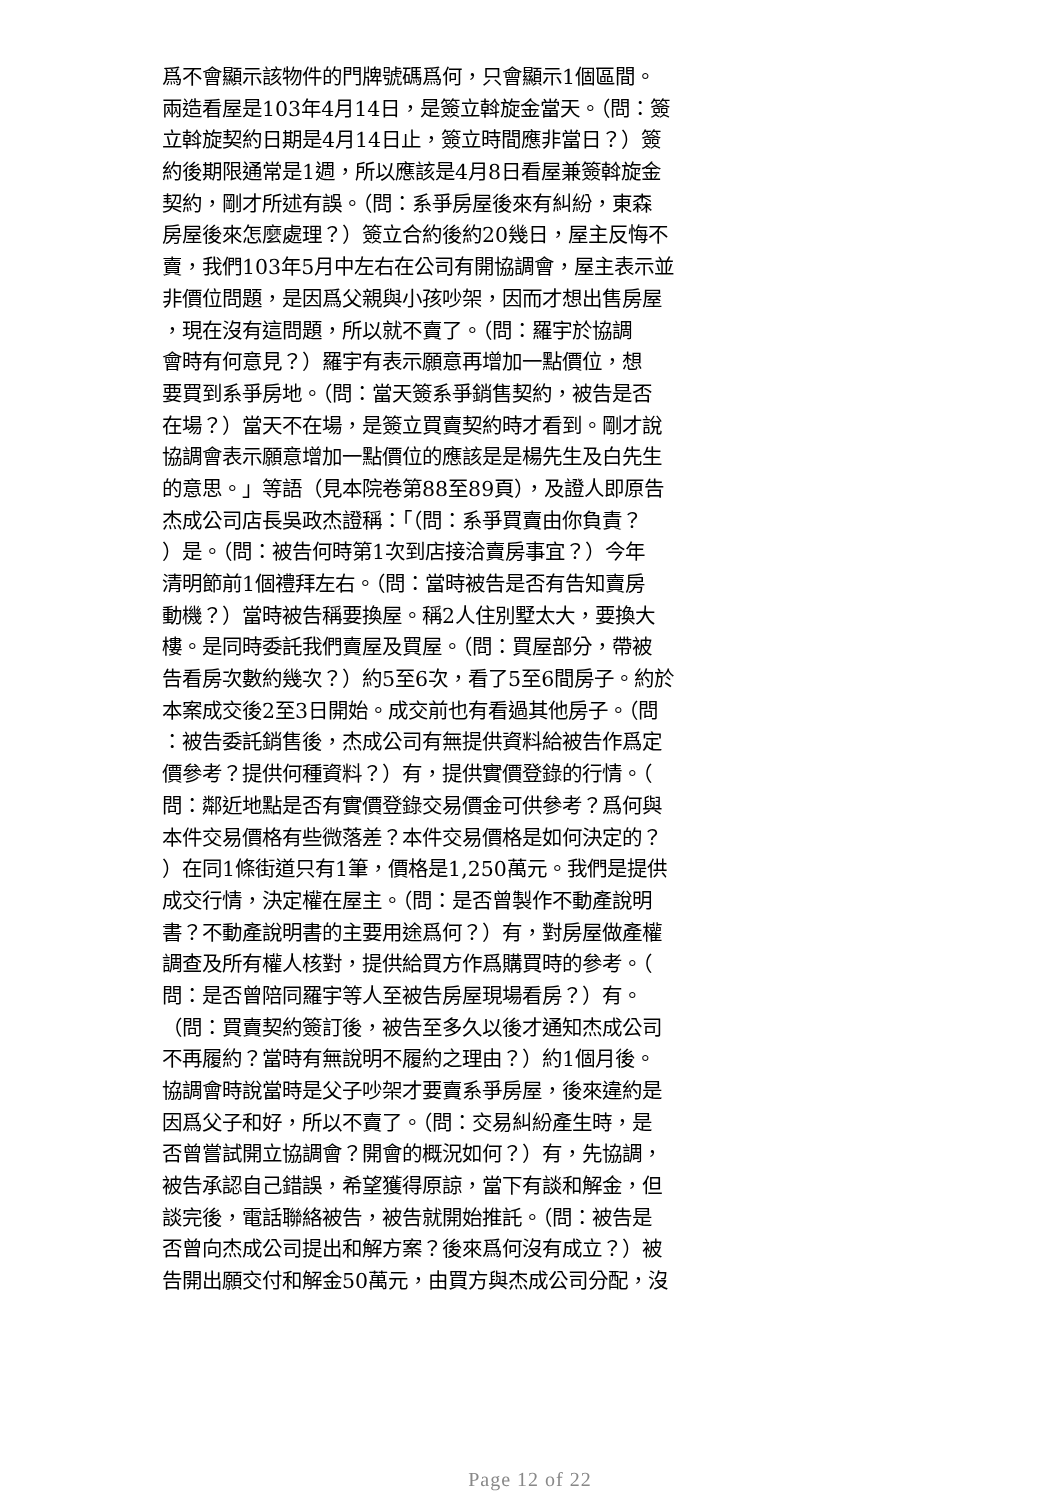爲不會顯示該物件的門牌號碼爲何，只會顯示1個區間。
兩造看屋是103年4月14日，是簽立斡旋金當天。（問：簽
立斡旋契約日期是4月14日止，簽立時間應非當日？）簽
約後期限通常是1週，所以應該是4月8日看屋兼簽斡旋金
契約，剛才所述有誤。（問：系爭房屋後來有糾紛，東森
房屋後來怎麼處理？）簽立合約後約20幾日，屋主反悔不
賣，我們103年5月中左右在公司有開協調會，屋主表示並
非價位問題，是因爲父親與小孩吵架，因而才想出售房屋
，現在沒有這問題，所以就不賣了。（問：羅宇於協調
會時有何意見？）羅宇有表示願意再增加一點價位，想
要買到系爭房地。（問：當天簽系爭銷售契約，被告是否
在場？）當天不在場，是簽立買賣契約時才看到。剛才說
協調會表示願意增加一點價位的應該是是楊先生及白先生
的意思。」等語（見本院卷第88至89頁），及證人即原告
杰成公司店長吳政杰證稱：「（問：系爭買賣由你負責？
）是。（問：被告何時第1次到店接洽賣房事宜？）今年
清明節前1個禮拜左右。（問：當時被告是否有告知賣房
動機？）當時被告稱要換屋。稱2人住別墅太大，要換大
樓。是同時委託我們賣屋及買屋。（問：買屋部分，帶被
告看房次數約幾次？）約5至6次，看了5至6間房子。約於
本案成交後2至3日開始。成交前也有看過其他房子。（問
：被告委託銷售後，杰成公司有無提供資料給被告作爲定
價參考？提供何種資料？）有，提供實價登錄的行情。（
問：鄰近地點是否有實價登錄交易價金可供參考？爲何與
本件交易價格有些微落差？本件交易價格是如何決定的？
）在同1條街道只有1筆，價格是1,250萬元。我們是提供
成交行情，決定權在屋主。（問：是否曾製作不動產說明
書？不動產說明書的主要用途爲何？）有，對房屋做產權
調查及所有權人核對，提供給買方作爲購買時的參考。（
問：是否曾陪同羅宇等人至被告房屋現場看房？）有。
（問：買賣契約簽訂後，被告至多久以後才通知杰成公司
不再履約？當時有無說明不履約之理由？）約1個月後。
協調會時說當時是父子吵架才要賣系爭房屋，後來違約是
因爲父子和好，所以不賣了。（問：交易糾紛產生時，是
否曾嘗試開立協調會？開會的概況如何？）有，先協調，
被告承認自己錯誤，希望獲得原諒，當下有談和解金，但
談完後，電話聯絡被告，被告就開始推託。（問：被告是
否曾向杰成公司提出和解方案？後來爲何沒有成立？）被
告開出願交付和解金50萬元，由買方與杰成公司分配，沒
Page 12 of 22